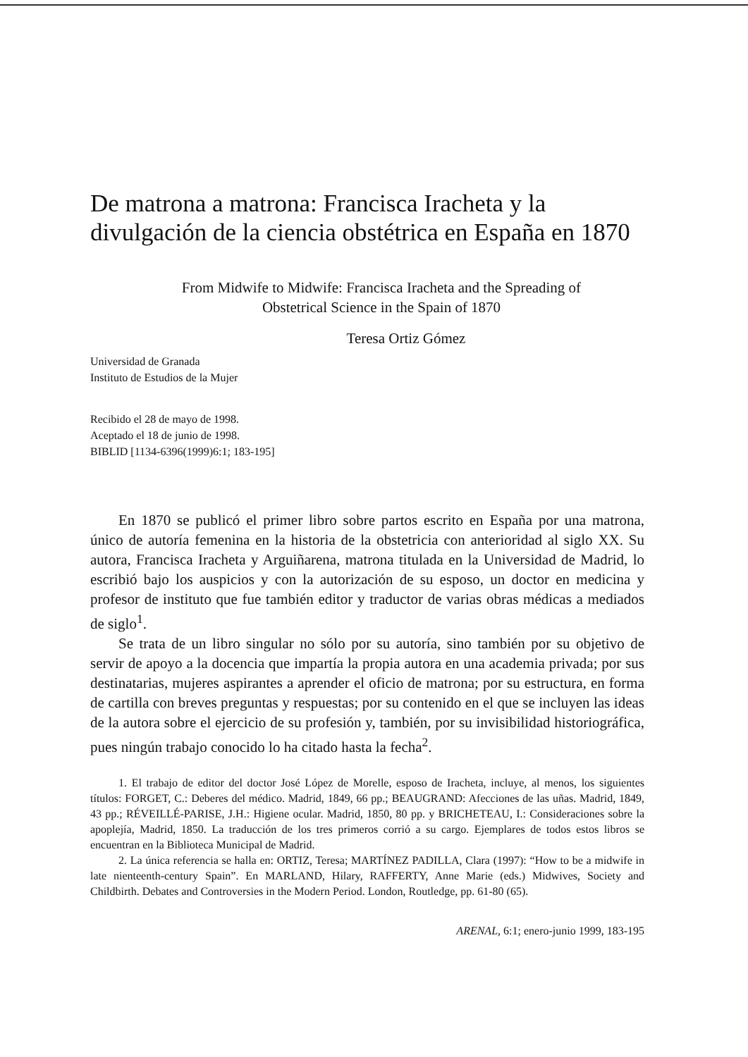De matrona a matrona: Francisca Iracheta y la divulgación de la ciencia obstétrica en España en 1870
From Midwife to Midwife: Francisca Iracheta and the Spreading of
Obstetrical Science in the Spain of 1870
Teresa Ortiz Gómez
Universidad de Granada
Instituto de Estudios de la Mujer
Recibido el 28 de mayo de 1998.
Aceptado el 18 de junio de 1998.
BIBLID [1134-6396(1999)6:1; 183-195]
En 1870 se publicó el primer libro sobre partos escrito en España por una matrona, único de autoría femenina en la historia de la obstetricia con anterioridad al siglo XX. Su autora, Francisca Iracheta y Arguiñarena, matrona titulada en la Universidad de Madrid, lo escribió bajo los auspicios y con la autorización de su esposo, un doctor en medicina y profesor de instituto que fue también editor y traductor de varias obras médicas a mediados de siglo<sup>1</sup>.
Se trata de un libro singular no sólo por su autoría, sino también por su objetivo de servir de apoyo a la docencia que impartía la propia autora en una academia privada; por sus destinatarias, mujeres aspirantes a aprender el oficio de matrona; por su estructura, en forma de cartilla con breves preguntas y respuestas; por su contenido en el que se incluyen las ideas de la autora sobre el ejercicio de su profesión y, también, por su invisibilidad historiográfica, pues ningún trabajo conocido lo ha citado hasta la fecha<sup>2</sup>.
1. El trabajo de editor del doctor José López de Morelle, esposo de Iracheta, incluye, al menos, los siguientes títulos: FORGET, C.: Deberes del médico. Madrid, 1849, 66 pp.; BEAUGRAND: Afecciones de las uñas. Madrid, 1849, 43 pp.; RÉVEILLÉ-PARISE, J.H.: Higiene ocular. Madrid, 1850, 80 pp. y BRICHETEAU, I.: Consideraciones sobre la apoplejía, Madrid, 1850. La traducción de los tres primeros corrió a su cargo. Ejemplares de todos estos libros se encuentran en la Biblioteca Municipal de Madrid.
2. La única referencia se halla en: ORTIZ, Teresa; MARTÍNEZ PADILLA, Clara (1997): “How to be a midwife in late nienteenth-century Spain”. En MARLAND, Hilary, RAFFERTY, Anne Marie (eds.) Midwives, Society and Childbirth. Debates and Controversies in the Modern Period. London, Routledge, pp. 61-80 (65).
ARENAL, 6:1; enero-junio 1999, 183-195